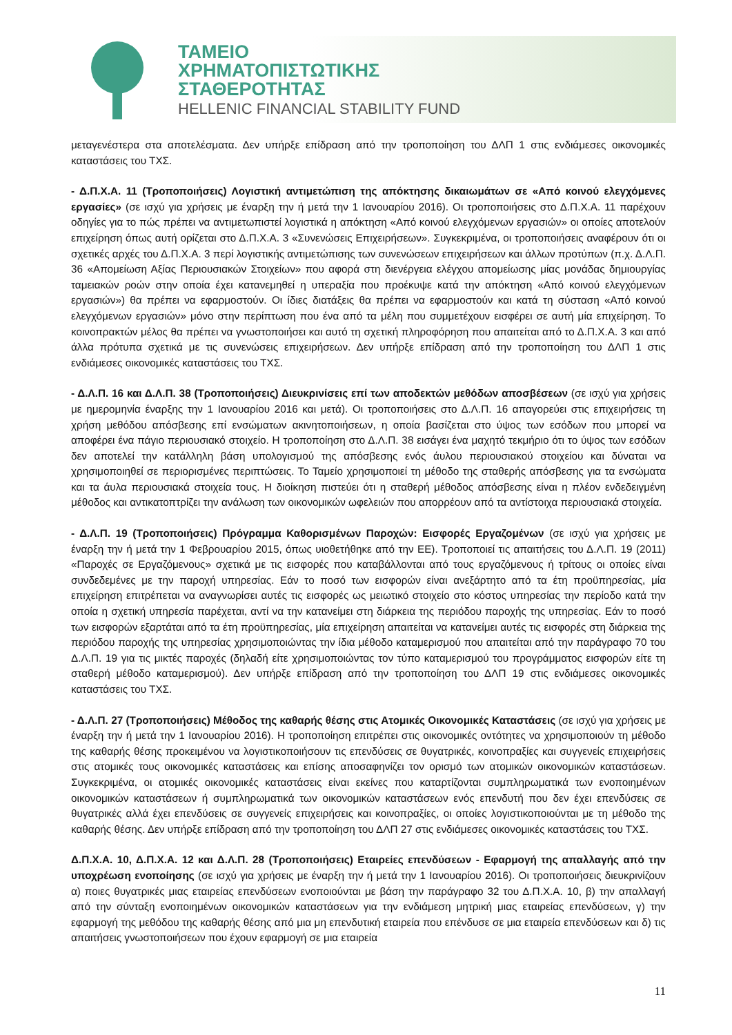ΤΑΜΕΙΟ
ΧΡΗΜΑΤΟΠΙΣΤΩΤΙΚΗΣ
ΣΤΑΘΕΡΟΤΗΤΑΣ
HELLENIC FINANCIAL STABILITY FUND
μεταγενέστερα στα αποτελέσματα. Δεν υπήρξε επίδραση από την τροποποίηση του ΔΛΠ 1 στις ενδιάμεσες οικονομικές καταστάσεις του ΤΧΣ.
- Δ.Π.Χ.Α. 11 (Τροποποιήσεις) Λογιστική αντιμετώπιση της απόκτησης δικαιωμάτων σε «Από κοινού ελεγχόμενες εργασίες» (σε ισχύ για χρήσεις με έναρξη την ή μετά την 1 Ιανουαρίου 2016). Οι τροποποιήσεις στο Δ.Π.Χ.Α. 11 παρέχουν οδηγίες για το πώς πρέπει να αντιμετωπιστεί λογιστικά η απόκτηση «Από κοινού ελεγχόμενων εργασιών» οι οποίες αποτελούν επιχείρηση όπως αυτή ορίζεται στο Δ.Π.Χ.Α. 3 «Συνενώσεις Επιχειρήσεων». Συγκεκριμένα, οι τροποποιήσεις αναφέρουν ότι οι σχετικές αρχές του Δ.Π.Χ.Α. 3 περί λογιστικής αντιμετώπισης των συνενώσεων επιχειρήσεων και άλλων προτύπων (π.χ. Δ.Λ.Π. 36 «Απομείωση Αξίας Περιουσιακών Στοιχείων» που αφορά στη διενέργεια ελέγχου απομείωσης μίας μονάδας δημιουργίας ταμειακών ροών στην οποία έχει κατανεμηθεί η υπεραξία που προέκυψε κατά την απόκτηση «Από κοινού ελεγχόμενων εργασιών») θα πρέπει να εφαρμοστούν. Οι ίδιες διατάξεις θα πρέπει να εφαρμοστούν και κατά τη σύσταση «Από κοινού ελεγχόμενων εργασιών» μόνο στην περίπτωση που ένα από τα μέλη που συμμετέχουν εισφέρει σε αυτή μία επιχείρηση. Το κοινοπρακτών μέλος θα πρέπει να γνωστοποιήσει και αυτό τη σχετική πληροφόρηση που απαιτείται από το Δ.Π.Χ.Α. 3 και από άλλα πρότυπα σχετικά με τις συνενώσεις επιχειρήσεων. Δεν υπήρξε επίδραση από την τροποποίηση του ΔΛΠ 1 στις ενδιάμεσες οικονομικές καταστάσεις του ΤΧΣ.
- Δ.Λ.Π. 16 και Δ.Λ.Π. 38 (Τροποποιήσεις) Διευκρινίσεις επί των αποδεκτών μεθόδων αποσβέσεων (σε ισχύ για χρήσεις με ημερομηνία έναρξης την 1 Ιανουαρίου 2016 και μετά). Οι τροποποιήσεις στο Δ.Λ.Π. 16 απαγορεύει στις επιχειρήσεις τη χρήση μεθόδου απόσβεσης επί ενσώματων ακινητοποιήσεων, η οποία βασίζεται στο ύψος των εσόδων που μπορεί να αποφέρει ένα πάγιο περιουσιακό στοιχείο. Η τροποποίηση στο Δ.Λ.Π. 38 εισάγει ένα μαχητό τεκμήριο ότι το ύψος των εσόδων δεν αποτελεί την κατάλληλη βάση υπολογισμού της απόσβεσης ενός άυλου περιουσιακού στοιχείου και δύναται να χρησιμοποιηθεί σε περιορισμένες περιπτώσεις. Το Ταμείο χρησιμοποιεί τη μέθοδο της σταθερής απόσβεσης για τα ενσώματα και τα άυλα περιουσιακά στοιχεία τους. Η διοίκηση πιστεύει ότι η σταθερή μέθοδος απόσβεσης είναι η πλέον ενδεδειγμένη μέθοδος και αντικατοπτρίζει την ανάλωση των οικονομικών ωφελειών που απορρέουν από τα αντίστοιχα περιουσιακά στοιχεία.
- Δ.Λ.Π. 19 (Τροποποιήσεις) Πρόγραμμα Καθορισμένων Παροχών: Εισφορές Εργαζομένων (σε ισχύ για χρήσεις με έναρξη την ή μετά την 1 Φεβρουαρίου 2015, όπως υιοθετήθηκε από την ΕΕ). Τροποποιεί τις απαιτήσεις του Δ.Λ.Π. 19 (2011) «Παροχές σε Εργαζόμενους» σχετικά με τις εισφορές που καταβάλλονται από τους εργαζόμενους ή τρίτους οι οποίες είναι συνδεδεμένες με την παροχή υπηρεσίας. Εάν το ποσό των εισφορών είναι ανεξάρτητο από τα έτη προϋπηρεσίας, μία επιχείρηση επιτρέπεται να αναγνωρίσει αυτές τις εισφορές ως μειωτικό στοιχείο στο κόστος υπηρεσίας την περίοδο κατά την οποία η σχετική υπηρεσία παρέχεται, αντί να την κατανείμει στη διάρκεια της περιόδου παροχής της υπηρεσίας. Εάν το ποσό των εισφορών εξαρτάται από τα έτη προϋπηρεσίας, μία επιχείρηση απαιτείται να κατανείμει αυτές τις εισφορές στη διάρκεια της περιόδου παροχής της υπηρεσίας χρησιμοποιώντας την ίδια μέθοδο καταμερισμού που απαιτείται από την παράγραφο 70 του Δ.Λ.Π. 19 για τις μικτές παροχές (δηλαδή είτε χρησιμοποιώντας τον τύπο καταμερισμού του προγράμματος εισφορών είτε τη σταθερή μέθοδο καταμερισμού). Δεν υπήρξε επίδραση από την τροποποίηση του ΔΛΠ 19 στις ενδιάμεσες οικονομικές καταστάσεις του ΤΧΣ.
- Δ.Λ.Π. 27 (Τροποποιήσεις) Μέθοδος της καθαρής θέσης στις Ατομικές Οικονομικές Καταστάσεις (σε ισχύ για χρήσεις με έναρξη την ή μετά την 1 Ιανουαρίου 2016). Η τροποποίηση επιτρέπει στις οικονομικές οντότητες να χρησιμοποιούν τη μέθοδο της καθαρής θέσης προκειμένου να λογιστικοποιήσουν τις επενδύσεις σε θυγατρικές, κοινοπραξίες και συγγενείς επιχειρήσεις στις ατομικές τους οικονομικές καταστάσεις και επίσης αποσαφηνίζει τον ορισμό των ατομικών οικονομικών καταστάσεων. Συγκεκριμένα, οι ατομικές οικονομικές καταστάσεις είναι εκείνες που καταρτίζονται συμπληρωματικά των ενοποιημένων οικονομικών καταστάσεων ή συμπληρωματικά των οικονομικών καταστάσεων ενός επενδυτή που δεν έχει επενδύσεις σε θυγατρικές αλλά έχει επενδύσεις σε συγγενείς επιχειρήσεις και κοινοπραξίες, οι οποίες λογιστικοποιούνται με τη μέθοδο της καθαρής θέσης. Δεν υπήρξε επίδραση από την τροποποίηση του ΔΛΠ 27 στις ενδιάμεσες οικονομικές καταστάσεις του ΤΧΣ.
Δ.Π.Χ.Α. 10, Δ.Π.Χ.Α. 12 και Δ.Λ.Π. 28 (Τροποποιήσεις) Εταιρείες επενδύσεων - Εφαρμογή της απαλλαγής από την υποχρέωση ενοποίησης (σε ισχύ για χρήσεις με έναρξη την ή μετά την 1 Ιανουαρίου 2016). Οι τροποποιήσεις διευκρινίζουν α) ποιες θυγατρικές μιας εταιρείας επενδύσεων ενοποιούνται με βάση την παράγραφο 32 του Δ.Π.Χ.Α. 10, β) την απαλλαγή από την σύνταξη ενοποιημένων οικονομικών καταστάσεων για την ενδιάμεση μητρική μιας εταιρείας επενδύσεων, γ) την εφαρμογή της μεθόδου της καθαρής θέσης από μια μη επενδυτική εταιρεία που επένδυσε σε μια εταιρεία επενδύσεων και δ) τις απαιτήσεις γνωστοποιήσεων που έχουν εφαρμογή σε μια εταιρεία
11